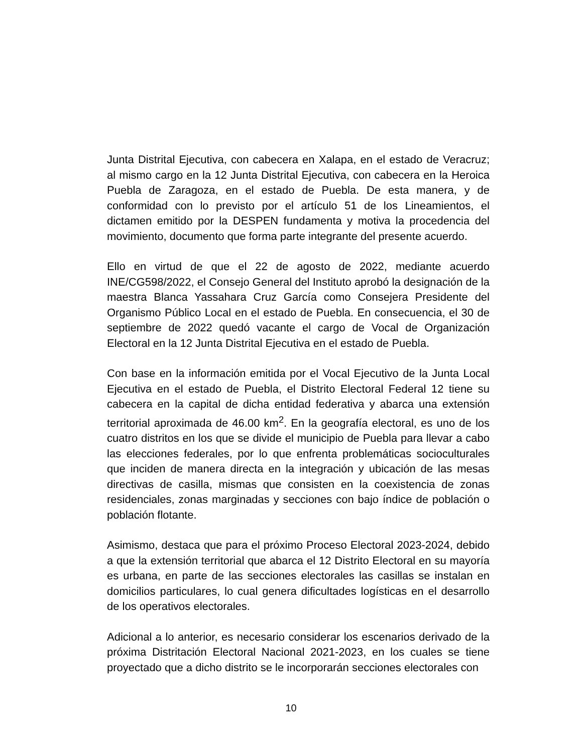Junta Distrital Ejecutiva, con cabecera en Xalapa, en el estado de Veracruz; al mismo cargo en la 12 Junta Distrital Ejecutiva, con cabecera en la Heroica Puebla de Zaragoza, en el estado de Puebla. De esta manera, y de conformidad con lo previsto por el artículo 51 de los Lineamientos, el dictamen emitido por la DESPEN fundamenta y motiva la procedencia del movimiento, documento que forma parte integrante del presente acuerdo.
Ello en virtud de que el 22 de agosto de 2022, mediante acuerdo INE/CG598/2022, el Consejo General del Instituto aprobó la designación de la maestra Blanca Yassahara Cruz García como Consejera Presidente del Organismo Público Local en el estado de Puebla. En consecuencia, el 30 de septiembre de 2022 quedó vacante el cargo de Vocal de Organización Electoral en la 12 Junta Distrital Ejecutiva en el estado de Puebla.
Con base en la información emitida por el Vocal Ejecutivo de la Junta Local Ejecutiva en el estado de Puebla, el Distrito Electoral Federal 12 tiene su cabecera en la capital de dicha entidad federativa y abarca una extensión territorial aproximada de 46.00 km<sup>2</sup>. En la geografía electoral, es uno de los cuatro distritos en los que se divide el municipio de Puebla para llevar a cabo las elecciones federales, por lo que enfrenta problemáticas socioculturales que inciden de manera directa en la integración y ubicación de las mesas directivas de casilla, mismas que consisten en la coexistencia de zonas residenciales, zonas marginadas y secciones con bajo índice de población o población flotante.
Asimismo, destaca que para el próximo Proceso Electoral 2023-2024, debido a que la extensión territorial que abarca el 12 Distrito Electoral en su mayoría es urbana, en parte de las secciones electorales las casillas se instalan en domicilios particulares, lo cual genera dificultades logísticas en el desarrollo de los operativos electorales.
Adicional a lo anterior, es necesario considerar los escenarios derivado de la próxima Distritación Electoral Nacional 2021-2023, en los cuales se tiene proyectado que a dicho distrito se le incorporarán secciones electorales con
10